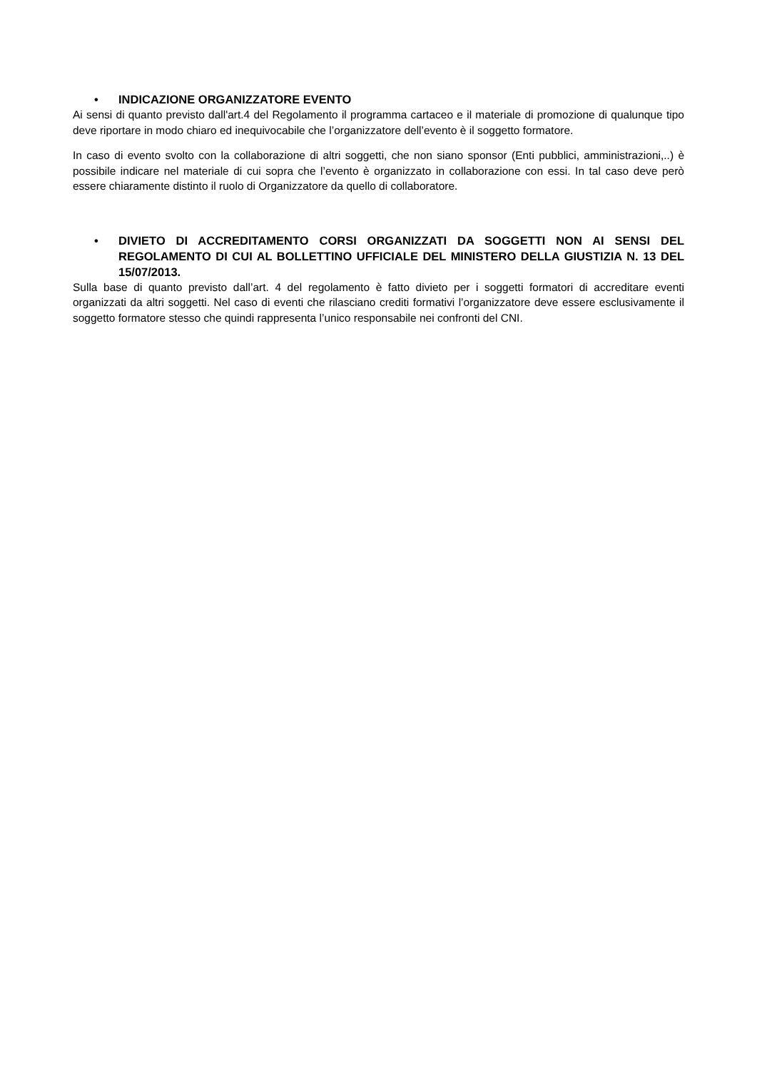• INDICAZIONE ORGANIZZATORE EVENTO
Ai sensi di quanto previsto dall'art.4 del Regolamento il programma cartaceo e il materiale di promozione di qualunque tipo deve riportare in modo chiaro ed inequivocabile che l’organizzatore dell’evento è il soggetto formatore.
In caso di evento svolto con la collaborazione di altri soggetti, che non siano sponsor (Enti pubblici, amministrazioni,..) è possibile indicare nel materiale di cui sopra che l’evento è organizzato in collaborazione con essi. In tal caso deve però essere chiaramente distinto il ruolo di Organizzatore da quello di collaboratore.
• DIVIETO DI ACCREDITAMENTO CORSI ORGANIZZATI DA SOGGETTI NON AI SENSI DEL REGOLAMENTO DI CUI AL BOLLETTINO UFFICIALE DEL MINISTERO DELLA GIUSTIZIA N. 13 DEL 15/07/2013.
Sulla base di quanto previsto dall’art. 4 del regolamento è fatto divieto per i soggetti formatori di accreditare eventi organizzati da altri soggetti. Nel caso di eventi che rilasciano crediti formativi l’organizzatore deve essere esclusivamente il soggetto formatore stesso che quindi rappresenta l’unico responsabile nei confronti del CNI.